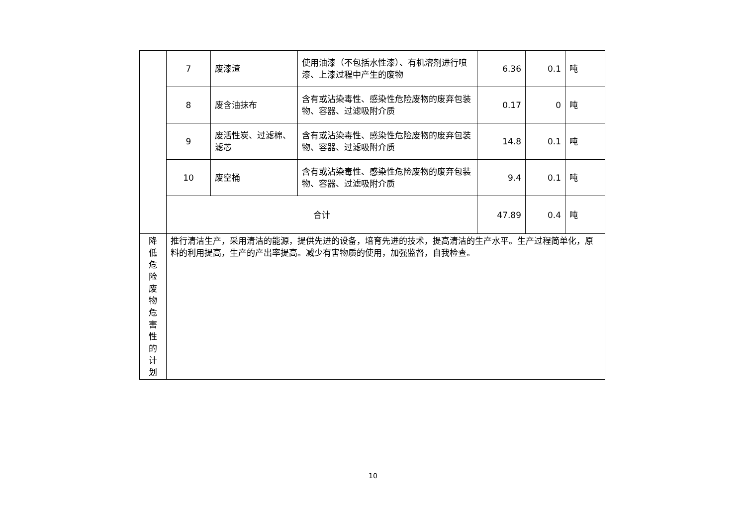| | 7 | 废漆渣 | 使用油漆（不包括水性漆）、有机溶剂进行喷 漆、上漆过程中产生的废物 | 6.36 | 0.1 | 吨 |
| | 8 | 废含油抹布 | 含有或沾染毒性、感染性危险废物的废弃包装 物、容器、过滤吸附介质 | 0.17 | 0 | 吨 |
| | 9 | 废活性炭、过滤棉、滤芯 | 含有或沾染毒性、感染性危险废物的废弃包装 物、容器、过滤吸附介质 | 14.8 | 0.1 | 吨 |
| | 10 | 废空桶 | 含有或沾染毒性、感染性危险废物的废弃包装 物、容器、过滤吸附介质 | 9.4 | 0.1 | 吨 |
| | 合计 | | | 47.89 | 0.4 | 吨 |
| 降 低 危 险 废 物 危 害 性 的 计 划 | 推行清洁生产，采用清洁的能源，提供先进的设备，培育先进的技术，提高清洁的生产水平。生产过程简单化，原料的利用提高，生产的产出率提高。减少有害物质的使用，加强监督，自我检查。 | | | | | |
10